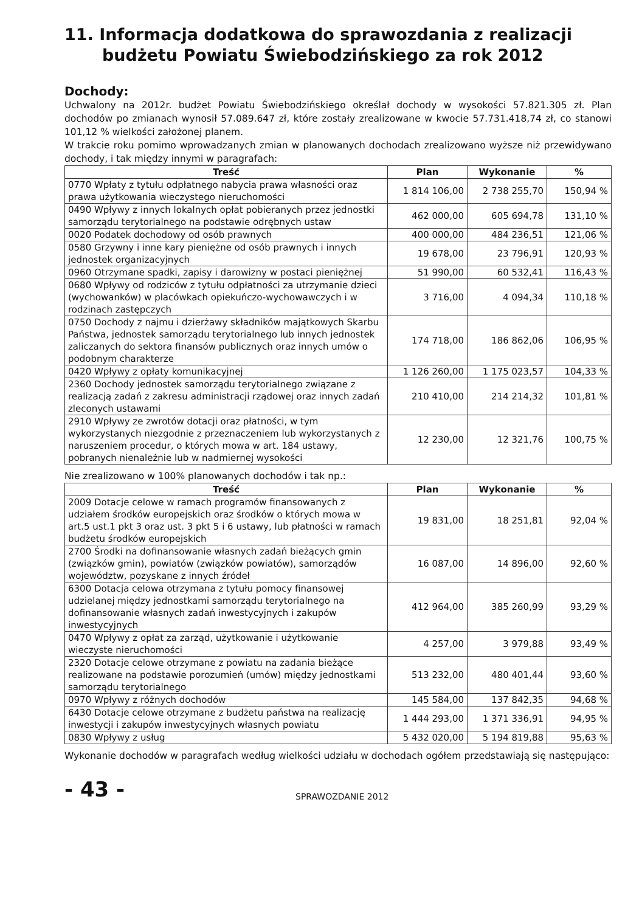11. Informacja dodatkowa do sprawozdania z realizacji
budżetu Powiatu Świebodzińskiego za rok 2012
Dochody:
Uchwalony na 2012r. budżet Powiatu Świebodzińskiego określał dochody w wysokości 57.821.305 zł. Plan dochodów po zmianach wynosił 57.089.647 zł, które zostały zrealizowane w kwocie 57.731.418,74 zł, co stanowi 101,12 % wielkości założonej planem.
W trakcie roku pomimo wprowadzanych zmian w planowanych dochodach zrealizowano wyższe niż przewidywano dochody, i tak między innymi w paragrafach:
| Treść | Plan | Wykonanie | % |
| --- | --- | --- | --- |
| 0770 Wpłaty z tytułu odpłatnego nabycia prawa własności oraz prawa użytkowania wieczystego nieruchomości | 1 814 106,00 | 2 738 255,70 | 150,94 % |
| 0490 Wpływy z innych lokalnych opłat pobieranych przez jednostki samorządu terytorialnego na podstawie odrębnych ustaw | 462 000,00 | 605 694,78 | 131,10 % |
| 0020 Podatek dochodowy od osób prawnych | 400 000,00 | 484 236,51 | 121,06 % |
| 0580 Grzywny i inne kary pieniężne od osób prawnych i innych jednostek organizacyjnych | 19 678,00 | 23 796,91 | 120,93 % |
| 0960 Otrzymane spadki, zapisy i darowizny w postaci pieniężnej | 51 990,00 | 60 532,41 | 116,43 % |
| 0680 Wpływy od rodziców z tytułu odpłatności za utrzymanie dzieci (wychowanków) w placówkach opiekuńczo-wychowawczych i w rodzinach zastępczych | 3 716,00 | 4 094,34 | 110,18 % |
| 0750 Dochody z najmu i dzierżawy składników majątkowych Skarbu Państwa, jednostek samorządu terytorialnego lub innych jednostek zaliczanych do sektora finansów publicznych oraz innych umów o podobnym charakterze | 174 718,00 | 186 862,06 | 106,95 % |
| 0420 Wpływy z opłaty komunikacyjnej | 1 126 260,00 | 1 175 023,57 | 104,33 % |
| 2360 Dochody jednostek samorządu terytorialnego związane z realizacją zadań z zakresu administracji rządowej oraz innych zadań zleconych ustawami | 210 410,00 | 214 214,32 | 101,81 % |
| 2910 Wpływy ze zwrotów dotacji oraz płatności, w tym wykorzystanych niezgodnie z przeznaczeniem lub wykorzystanych z naruszeniem procedur, o których mowa w art. 184 ustawy, pobranych nienależnie lub w nadmiernej wysokości | 12 230,00 | 12 321,76 | 100,75 % |
Nie zrealizowano w 100% planowanych dochodów i tak np.:
| Treść | Plan | Wykonanie | % |
| --- | --- | --- | --- |
| 2009 Dotacje celowe w ramach programów finansowanych z udziałem środków europejskich oraz środków o których mowa w art.5 ust.1 pkt 3 oraz ust. 3 pkt 5 i 6 ustawy, lub płatności w ramach budżetu środków europejskich | 19 831,00 | 18 251,81 | 92,04 % |
| 2700 Środki na dofinansowanie własnych zadań bieżących gmin (związków gmin), powiatów (związków powiatów), samorządów województw, pozyskane z innych źródeł | 16 087,00 | 14 896,00 | 92,60 % |
| 6300 Dotacja celowa otrzymana z tytułu pomocy finansowej udzielanej między jednostkami samorządu terytorialnego na dofinansowanie własnych zadań inwestycyjnych i zakupów inwestycyjnych | 412 964,00 | 385 260,99 | 93,29 % |
| 0470 Wpływy z opłat za zarząd, użytkowanie i użytkowanie wieczyste nieruchomości | 4 257,00 | 3 979,88 | 93,49 % |
| 2320 Dotacje celowe otrzymane z powiatu na zadania bieżące realizowane na podstawie porozumień (umów) między jednostkami samorządu terytorialnego | 513 232,00 | 480 401,44 | 93,60 % |
| 0970 Wpływy z różnych dochodów | 145 584,00 | 137 842,35 | 94,68 % |
| 6430 Dotacje celowe otrzymane z budżetu państwa na realizację inwestycji i zakupów inwestycyjnych własnych powiatu | 1 444 293,00 | 1 371 336,91 | 94,95 % |
| 0830 Wpływy z usług | 5 432 020,00 | 5 194 819,88 | 95,63 % |
Wykonanie dochodów w paragrafach według wielkości udziału w dochodach ogółem przedstawiają się następująco:
- 43 -
SPRAWOZDANIE 2012